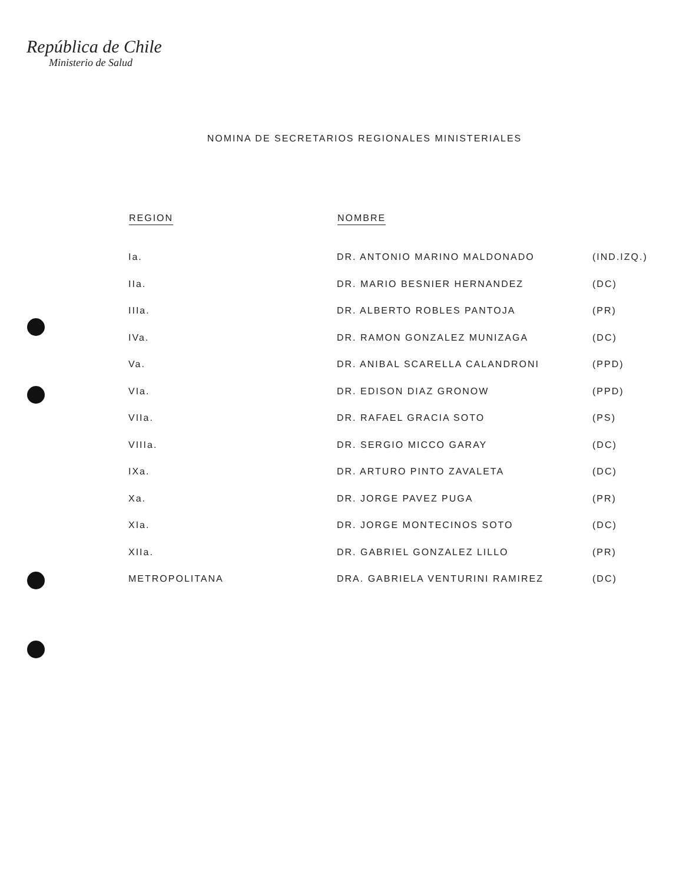República de Chile
Ministerio de Salud
NOMINA DE SECRETARIOS REGIONALES MINISTERIALES
| REGION | NOMBRE | |
| --- | --- | --- |
| Ia. | DR. ANTONIO MARINO MALDONADO | (IND.IZQ.) |
| IIa. | DR. MARIO BESNIER HERNANDEZ | (DC) |
| IIIa. | DR. ALBERTO ROBLES PANTOJA | (PR) |
| IVa. | DR. RAMON GONZALEZ MUNIZAGA | (DC) |
| Va. | DR. ANIBAL SCARELLA CALANDRONI | (PPD) |
| VIa. | DR. EDISON DIAZ GRONOW | (PPD) |
| VIIa. | DR. RAFAEL GRACIA SOTO | (PS) |
| VIIIa. | DR. SERGIO MICCO GARAY | (DC) |
| IXa. | DR. ARTURO PINTO ZAVALETA | (DC) |
| Xa. | DR. JORGE PAVEZ PUGA | (PR) |
| XIa. | DR. JORGE MONTECINOS SOTO | (DC) |
| XIIa. | DR. GABRIEL GONZALEZ LILLO | (PR) |
| METROPOLITANA | DRA. GABRIELA VENTURINI RAMIREZ | (DC) |